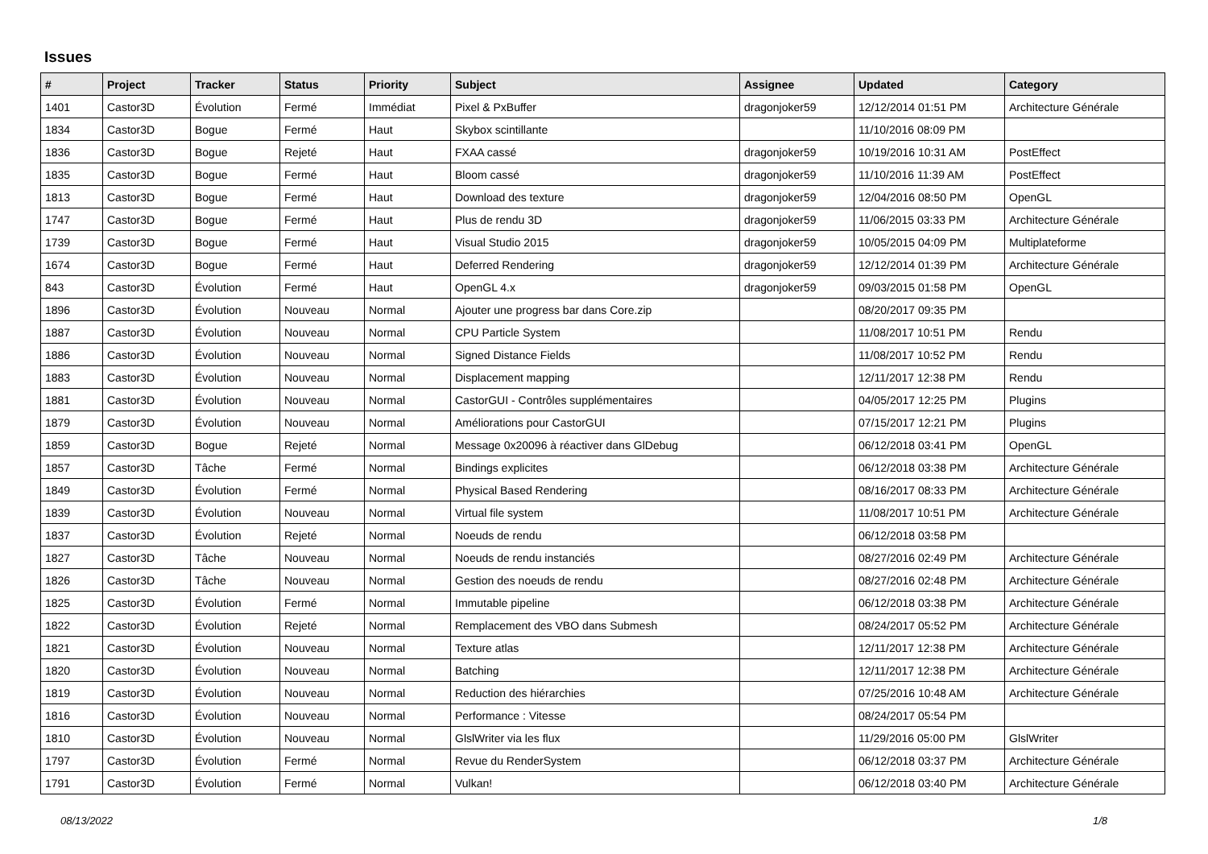Issues
| # | Project | Tracker | Status | Priority | Subject | Assignee | Updated | Category |
| --- | --- | --- | --- | --- | --- | --- | --- | --- |
| 1401 | Castor3D | Évolution | Fermé | Immédiat | Pixel & PxBuffer | dragonjoker59 | 12/12/2014 01:51 PM | Architecture Générale |
| 1834 | Castor3D | Bogue | Fermé | Haut | Skybox scintillante | | 11/10/2016 08:09 PM | |
| 1836 | Castor3D | Bogue | Rejeté | Haut | FXAA cassé | dragonjoker59 | 10/19/2016 10:31 AM | PostEffect |
| 1835 | Castor3D | Bogue | Fermé | Haut | Bloom cassé | dragonjoker59 | 11/10/2016 11:39 AM | PostEffect |
| 1813 | Castor3D | Bogue | Fermé | Haut | Download des texture | dragonjoker59 | 12/04/2016 08:50 PM | OpenGL |
| 1747 | Castor3D | Bogue | Fermé | Haut | Plus de rendu 3D | dragonjoker59 | 11/06/2015 03:33 PM | Architecture Générale |
| 1739 | Castor3D | Bogue | Fermé | Haut | Visual Studio 2015 | dragonjoker59 | 10/05/2015 04:09 PM | Multiplateforme |
| 1674 | Castor3D | Bogue | Fermé | Haut | Deferred Rendering | dragonjoker59 | 12/12/2014 01:39 PM | Architecture Générale |
| 843 | Castor3D | Évolution | Fermé | Haut | OpenGL 4.x | dragonjoker59 | 09/03/2015 01:58 PM | OpenGL |
| 1896 | Castor3D | Évolution | Nouveau | Normal | Ajouter une progress bar dans Core.zip | | 08/20/2017 09:35 PM | |
| 1887 | Castor3D | Évolution | Nouveau | Normal | CPU Particle System | | 11/08/2017 10:51 PM | Rendu |
| 1886 | Castor3D | Évolution | Nouveau | Normal | Signed Distance Fields | | 11/08/2017 10:52 PM | Rendu |
| 1883 | Castor3D | Évolution | Nouveau | Normal | Displacement mapping | | 12/11/2017 12:38 PM | Rendu |
| 1881 | Castor3D | Évolution | Nouveau | Normal | CastorGUI - Contrôles supplémentaires | | 04/05/2017 12:25 PM | Plugins |
| 1879 | Castor3D | Évolution | Nouveau | Normal | Améliorations pour CastorGUI | | 07/15/2017 12:21 PM | Plugins |
| 1859 | Castor3D | Bogue | Rejeté | Normal | Message 0x20096 à réactiver dans GlDebug | | 06/12/2018 03:41 PM | OpenGL |
| 1857 | Castor3D | Tâche | Fermé | Normal | Bindings explicites | | 06/12/2018 03:38 PM | Architecture Générale |
| 1849 | Castor3D | Évolution | Fermé | Normal | Physical Based Rendering | | 08/16/2017 08:33 PM | Architecture Générale |
| 1839 | Castor3D | Évolution | Nouveau | Normal | Virtual file system | | 11/08/2017 10:51 PM | Architecture Générale |
| 1837 | Castor3D | Évolution | Rejeté | Normal | Noeuds de rendu | | 06/12/2018 03:58 PM | |
| 1827 | Castor3D | Tâche | Nouveau | Normal | Noeuds de rendu instanciés | | 08/27/2016 02:49 PM | Architecture Générale |
| 1826 | Castor3D | Tâche | Nouveau | Normal | Gestion des noeuds de rendu | | 08/27/2016 02:48 PM | Architecture Générale |
| 1825 | Castor3D | Évolution | Fermé | Normal | Immutable pipeline | | 06/12/2018 03:38 PM | Architecture Générale |
| 1822 | Castor3D | Évolution | Rejeté | Normal | Remplacement des VBO dans Submesh | | 08/24/2017 05:52 PM | Architecture Générale |
| 1821 | Castor3D | Évolution | Nouveau | Normal | Texture atlas | | 12/11/2017 12:38 PM | Architecture Générale |
| 1820 | Castor3D | Évolution | Nouveau | Normal | Batching | | 12/11/2017 12:38 PM | Architecture Générale |
| 1819 | Castor3D | Évolution | Nouveau | Normal | Reduction des hiérarchies | | 07/25/2016 10:48 AM | Architecture Générale |
| 1816 | Castor3D | Évolution | Nouveau | Normal | Performance : Vitesse | | 08/24/2017 05:54 PM | |
| 1810 | Castor3D | Évolution | Nouveau | Normal | GlslWriter via les flux | | 11/29/2016 05:00 PM | GlslWriter |
| 1797 | Castor3D | Évolution | Fermé | Normal | Revue du RenderSystem | | 06/12/2018 03:37 PM | Architecture Générale |
| 1791 | Castor3D | Évolution | Fermé | Normal | Vulkan! | | 06/12/2018 03:40 PM | Architecture Générale |
08/13/2022 1/8